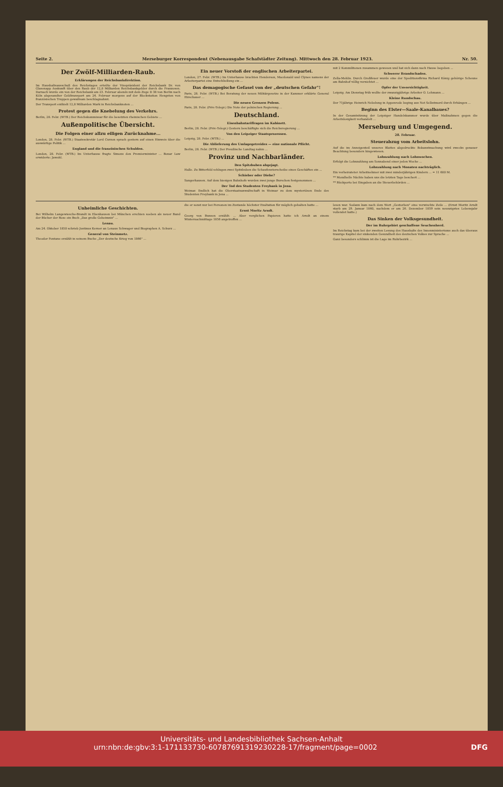Seite 2. Merseburger Korrespondent (Nebenausgabe Schafstädter Zeitung). Mittwoch den 28. Februar 1923. Nr. 50.
Der Zwölf-Milliarden-Raub.
Erklärungen der Reichsbankdirektion.
Im Haushaltsausschuß des Reichstages erteilte der Vizepräsident der Reichsbank Dr. von Glasenapp Auskunft über den Raub der 12,8 Milliarden Reichsbankgelder durch die Franzosen. Darnach wurde ein von der Reichsbank am 23. Februar abends mit dem Zuge D 38 von Berlin nach Köln abgesandter Geldtransport am 24. Februar morgens auf der Blockstation Hengsten von französischen Truppen gewaltsam beschlagnahmt.
Der Transport enthielt 12,8 Milliarden Mark in Reichsbanknoten ...
Protest gegen die Knebelung des Verkehrs.
Berlin, 28. Febr. (WTB.) Der Reichskommissar für die besetzten rheinischen Gebiete ...
Außenpolitische Übersicht.
Die Folgen einer allzu eiligen Zurücknahme...
London, 28. Febr. (WTB.) Staatssekretär Lord Curzon sprach gestern auf einen Hinweis über die auswärtige Politik ...
England und die französischen Schulden.
London, 28. Febr. (WTB.) Im Unterhause fragte Simons den Premierminister ... Bonar Law erwiderte: Jawohl.
Ein neuer Vorstoß der englischen Arbeiterpartei.
London, 27. Febr. (WTB.) Im Unterhause brachten Henderson, Macdonald und Clynes namens der Arbeiterpartei eine Entschließung ein ...
Das demagogische Gefasel von der „deutschen Gefahr"!
Paris, 28. Febr. (WTB.) Bei Beratung der neuen Militärgesetze in der Kammer erklärte General Hirschauer ...
Die neuen Grenzen Polens.
Paris, 28. Febr. (Priv.-Telegr.) Die Note der polnischen Regierung ...
Deutschland.
Eisenbahntariffragen im Kabinett.
Berlin, 28. Febr. (Priv.-Telegr.) Gestern beschäftigte sich die Reichsregierung ...
Von den Leipziger Staatsprozessen.
Leipzig, 28. Febr. (WTB.) ...
Die Ablieferung des Umlagegetreides — eine nationale Pflicht.
Berlin, 28. Febr. (WTB.) Der Preußische Landtag nahm ...
Provinz und Nachbarländer.
Den Spitzbuben abgejagt.
Halle. Zu Bitterfeld schlugen zwei Spitzbuben die Schaufensterscheibe eines Geschäftes ein ...
Schieber oder Diebe?
Sangerhausen. Auf dem hiesigen Bahnhofe wurden zwei junge Burschen festgenommen ...
Der Tod des Studenten Freybank in Jena.
Weimar. Endlich hat die Oberstaatsanwaltschaft in Weimar zu dem mysteriösen Ende des Studenten Freybank in Jena ...
mit 2 Kommilitonen zusammen gewesen und hat sich dann nach Hause begeben ...
Schwerer Brandschaden.
Zella-Mehlis. Durch Großfeuer wurde eine der Speditionsfirma Richard König gehörige Scheune am Bahnhof völlig vernichtet ...
Opfer der Unvorsichtigkeit.
Leipzig. Am Dienstag früh wollte der zwanzigjährige Arbeiter O. Lehmann ...
Kleine Rundschau.
Der 71jährige Heinrich Nebelung in Appenrode beging aus Not Selbstmord durch Erhängen ...
Beginn des Elster—Saale-Kanalbaues?
In der Gesamtsitzung der Leipziger Handelskammer wurde über Maßnahmen gegen die Arbeitslosigkeit verhandelt ...
Merseburg und Umgegend.
28. Februar.
Steuerabzug vom Arbeitslohn.
Auf die im Anzeigenteil unseres Blattes abgedruckte Bekanntmachung wird zwecks genauer Beachtung besonders hingewiesen.
Lohnzahlung nach Lohnwochen.
Erfolgt die Lohnzahlung am Sonnabend einer jeden Woche ...
Lohnzahlung nach Monaten nachträglich.
Ein verheirateter Arbeitnehmer mit zwei minderjährigen Kindern ... = 11 600 M.
** Mondhelle Nächte haben uns die letzten Tage beschert ...
** Rückporto bei Eingaben an die Steuerbehörden ...
Unheimliche Geschichten.
Bei Wilhelm Langewiesche-Brandt in Ebenhausen bei München erschien soeben als neuer Band der Bücher der Rose ein Buch „Das große Geheimnis" ...
Lenau.
Am 24. Oktober 1850 schrieb Justinus Kerner an Lenaus Schwager und Biographen A. Schurz ...
General von Steinmetz.
Theodor Fontane erzählt in seinem Buche „Der deutsche Krieg von 1866" ...
die er sonst nur bei Personen im Zustande höchster Exaltation für möglich gehalten hatte ...
Ernst Moritz Arndt.
Georg von Bunsen erzählt: ... Aber verglichen Papieren hatte ich Arndt an einem Winternachmittage 1856 angetroffen ...
lesen war. Sodann kam nach dem Wort „Gestorben" eine verwischte Zeile ... (Ernst Moritz Arndt starb am 29. Januar 1860, nachdem er am 26. Dezember 1859 sein neunzigstes Lebensjahr vollendet hatte.)
Das Sinken der Volksgesundheit.
Der im Ruhrgebiet geschaffene Seuchenherd.
Im Reichstag kam bei der zweiten Lesung des Haushalts des Innenministeriums auch das überaus traurige Kapitel der sinkenden Gesundheit des deutschen Volkes zur Sprache ...
Ganz besonders schlimm ist die Lage im Ruhrbezirk ...
Universitäts- und Landesbibliothek Sachsen-Anhalt
urn:nbn:de:gbv:3:1-171133730-60787691319230228-17/fragment/page=0002 DFG